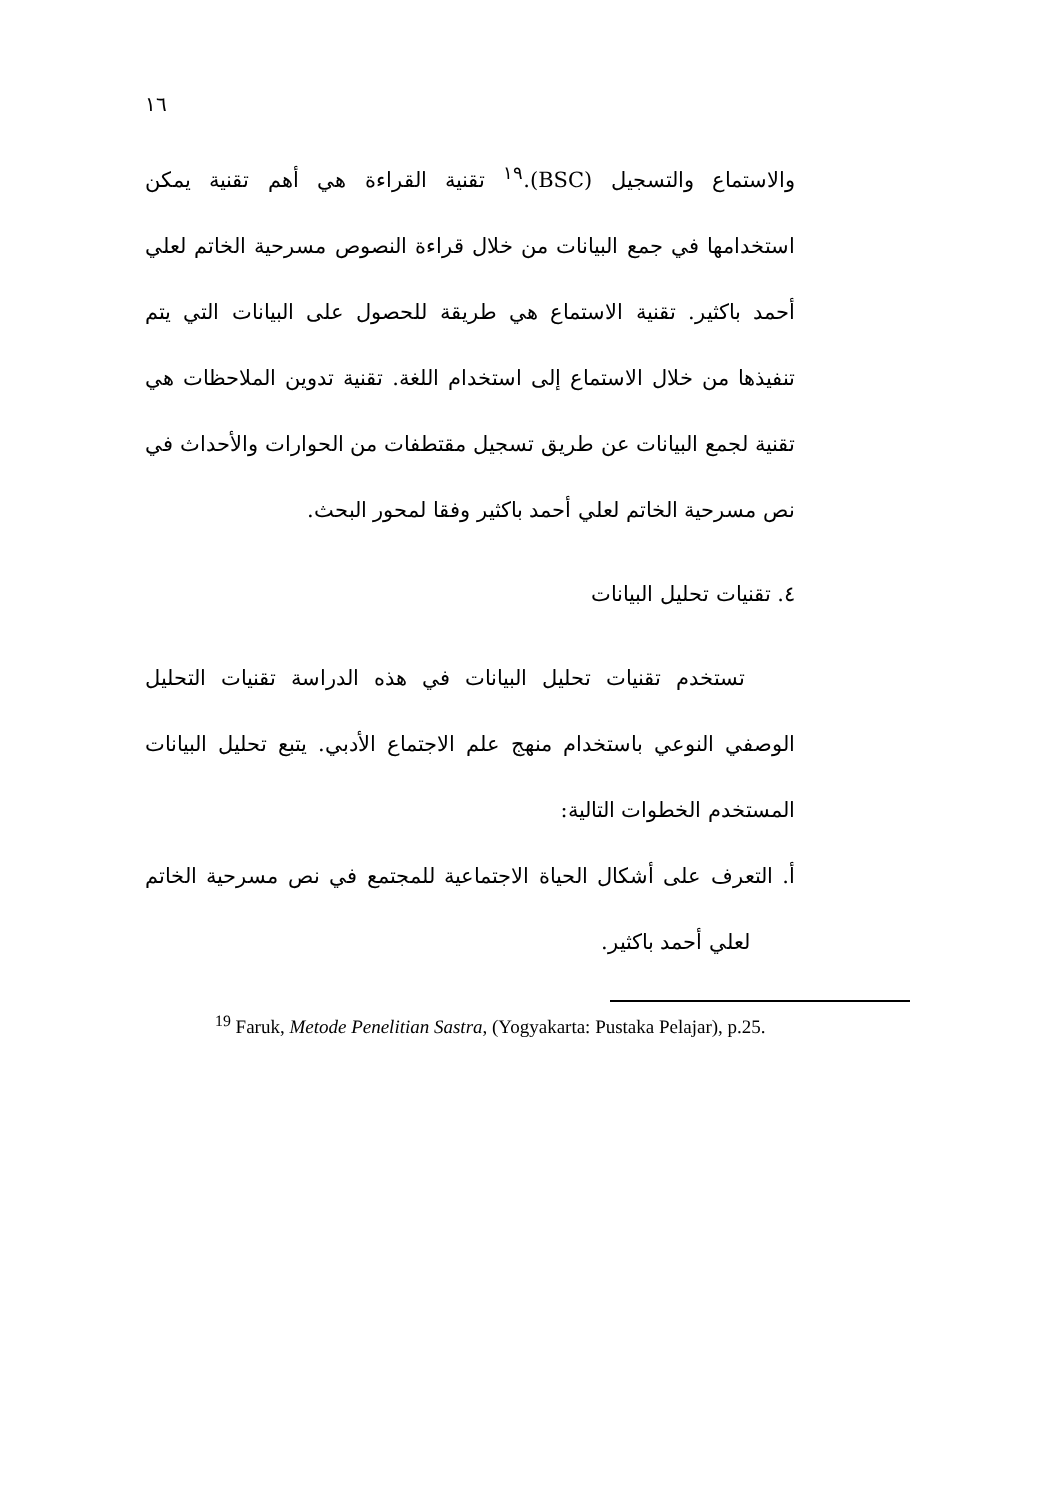١٦
والاستماع والتسجيل (BSC).<sup>١٩</sup> تقنية القراءة هي أهم تقنية يمكن استخدامها في جمع البيانات من خلال قراءة النصوص مسرحية الخاتم لعلي أحمد باكثير. تقنية الاستماع هي طريقة للحصول على البيانات التي يتم تنفيذها من خلال الاستماع إلى استخدام اللغة. تقنية تدوين الملاحظات هي تقنية لجمع البيانات عن طريق تسجيل مقتطفات من الحوارات والأحداث في نص مسرحية الخاتم لعلي أحمد باكثير وفقا لمحور البحث.
٤. تقنيات تحليل البيانات
تستخدم تقنيات تحليل البيانات في هذه الدراسة تقنيات التحليل الوصفي النوعي باستخدام منهج علم الاجتماع الأدبي. يتبع تحليل البيانات المستخدم الخطوات التالية:
أ. التعرف على أشكال الحياة الاجتماعية للمجتمع في نص مسرحية الخاتم لعلي أحمد باكثير.
<sup>19</sup> Faruk, Metode Penelitian Sastra, (Yogyakarta: Pustaka Pelajar), p.25.